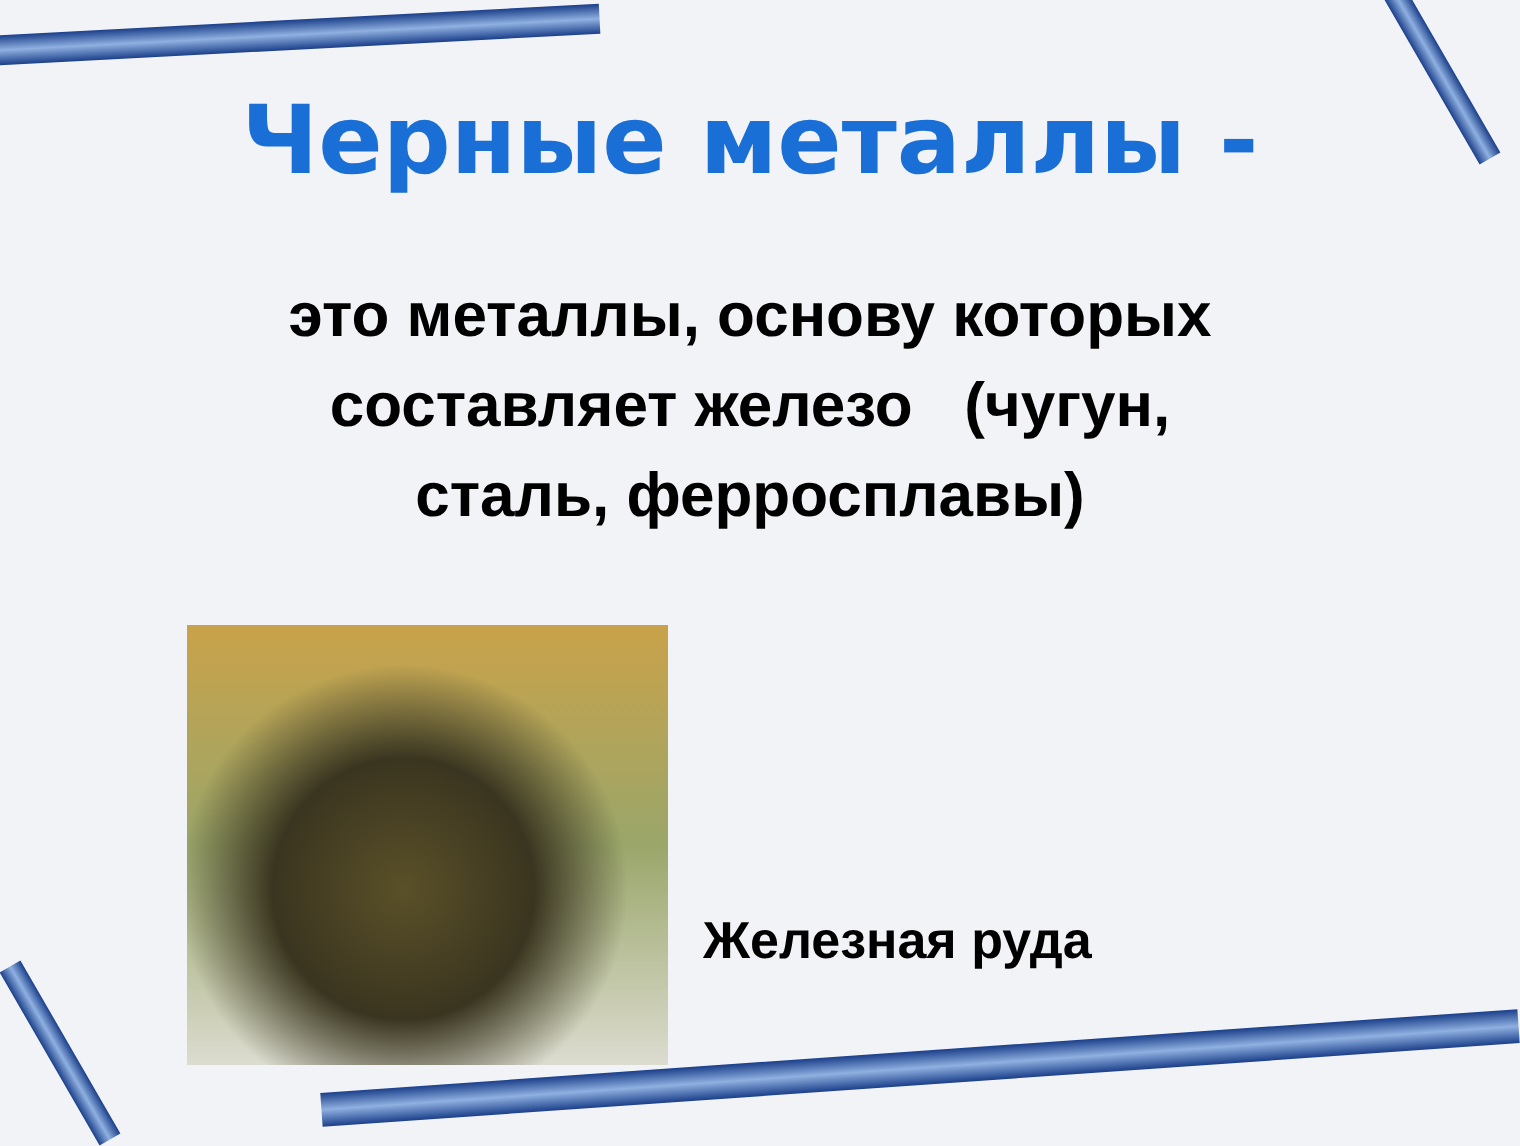Черные металлы -
это металлы, основу которых
составляет железо (чугун,
сталь, ферросплавы)
Железная руда